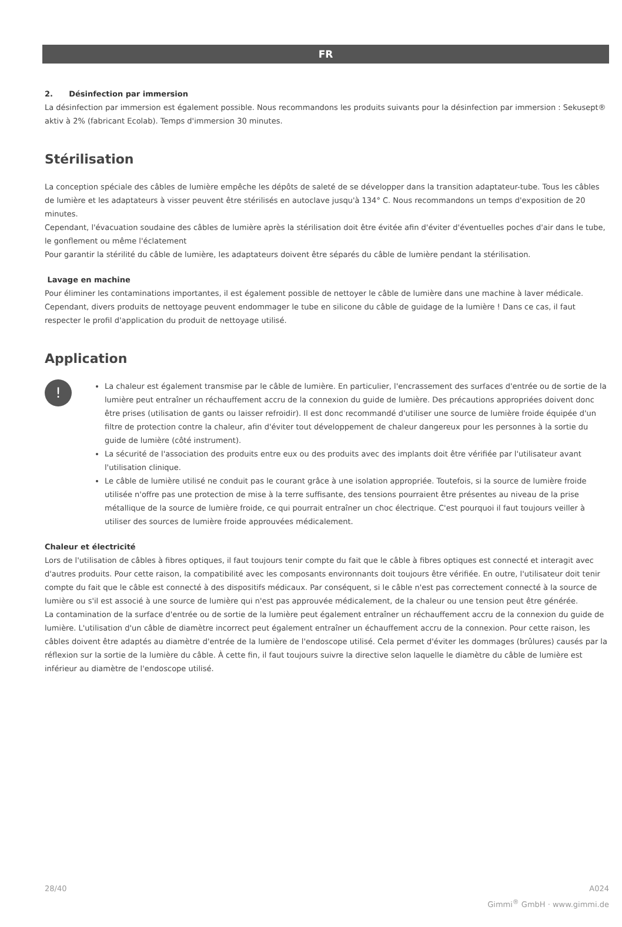FR
2. Désinfection par immersion
La désinfection par immersion est également possible. Nous recommandons les produits suivants pour la désinfection par immersion : Sekusept® aktiv à 2% (fabricant Ecolab). Temps d'immersion 30 minutes.
Stérilisation
La conception spéciale des câbles de lumière empêche les dépôts de saleté de se développer dans la transition adaptateur-tube. Tous les câbles de lumière et les adaptateurs à visser peuvent être stérilisés en autoclave jusqu'à 134° C. Nous recommandons un temps d'exposition de 20 minutes.
Cependant, l'évacuation soudaine des câbles de lumière après la stérilisation doit être évitée afin d'éviter d'éventuelles poches d'air dans le tube, le gonflement ou même l'éclatement
Pour garantir la stérilité du câble de lumière, les adaptateurs doivent être séparés du câble de lumière pendant la stérilisation.
Lavage en machine
Pour éliminer les contaminations importantes, il est également possible de nettoyer le câble de lumière dans une machine à laver médicale. Cependant, divers produits de nettoyage peuvent endommager le tube en silicone du câble de guidage de la lumière ! Dans ce cas, il faut respecter le profil d'application du produit de nettoyage utilisé.
Application
!
La chaleur est également transmise par le câble de lumière. En particulier, l'encrassement des surfaces d'entrée ou de sortie de la lumière peut entraîner un réchauffement accru de la connexion du guide de lumière. Des précautions appropriées doivent donc être prises (utilisation de gants ou laisser refroidir). Il est donc recommandé d'utiliser une source de lumière froide équipée d'un filtre de protection contre la chaleur, afin d'éviter tout développement de chaleur dangereux pour les personnes à la sortie du guide de lumière (côté instrument).
La sécurité de l'association des produits entre eux ou des produits avec des implants doit être vérifiée par l'utilisateur avant l'utilisation clinique.
Le câble de lumière utilisé ne conduit pas le courant grâce à une isolation appropriée. Toutefois, si la source de lumière froide utilisée n'offre pas une protection de mise à la terre suffisante, des tensions pourraient être présentes au niveau de la prise métallique de la source de lumière froide, ce qui pourrait entraîner un choc électrique. C'est pourquoi il faut toujours veiller à utiliser des sources de lumière froide approuvées médicalement.
Chaleur et électricité
Lors de l'utilisation de câbles à fibres optiques, il faut toujours tenir compte du fait que le câble à fibres optiques est connecté et interagit avec d'autres produits. Pour cette raison, la compatibilité avec les composants environnants doit toujours être vérifiée. En outre, l'utilisateur doit tenir compte du fait que le câble est connecté à des dispositifs médicaux. Par conséquent, si le câble n'est pas correctement connecté à la source de lumière ou s'il est associé à une source de lumière qui n'est pas approuvée médicalement, de la chaleur ou une tension peut être générée.
La contamination de la surface d'entrée ou de sortie de la lumière peut également entraîner un réchauffement accru de la connexion du guide de lumière. L'utilisation d'un câble de diamètre incorrect peut également entraîner un échauffement accru de la connexion. Pour cette raison, les câbles doivent être adaptés au diamètre d'entrée de la lumière de l'endoscope utilisé. Cela permet d'éviter les dommages (brûlures) causés par la réflexion sur la sortie de la lumière du câble. À cette fin, il faut toujours suivre la directive selon laquelle le diamètre du câble de lumière est inférieur au diamètre de l'endoscope utilisé.
28/40 A024
Gimmi<sup>®</sup> GmbH · www.gimmi.de